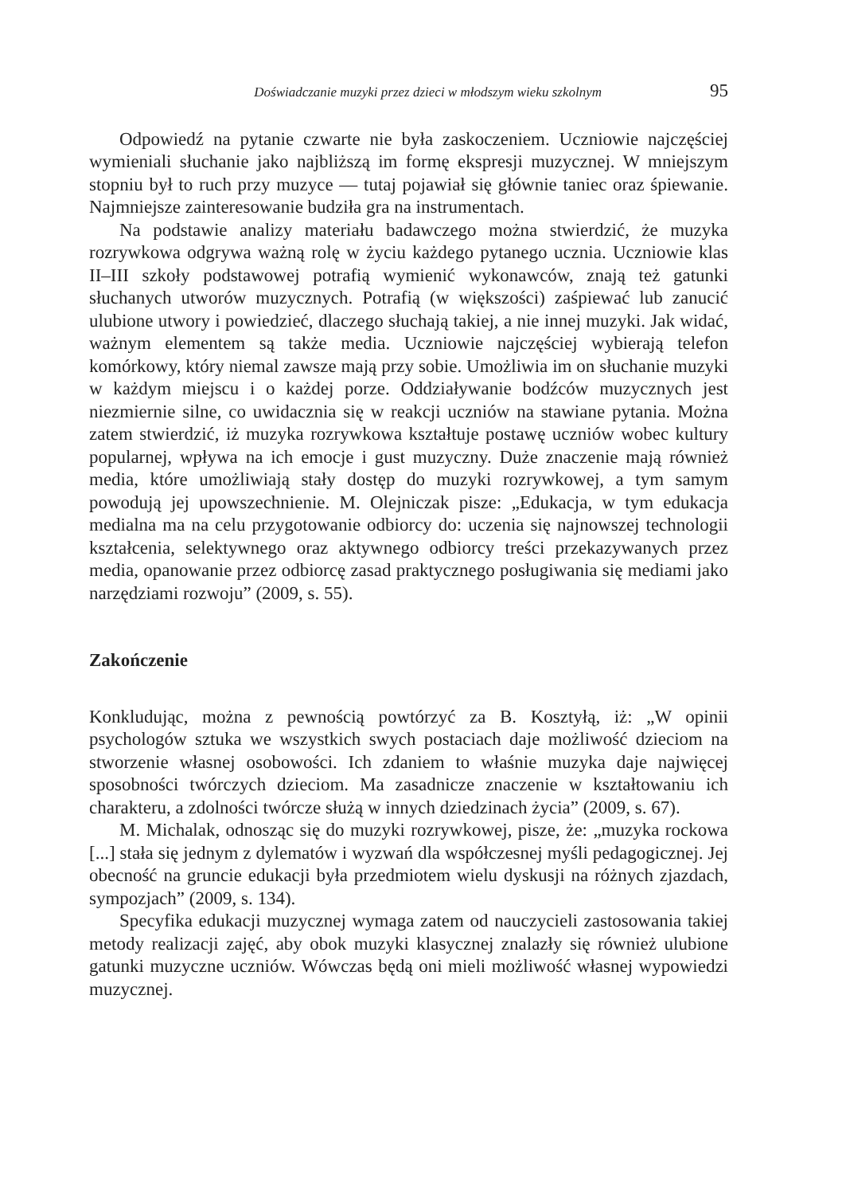Doświadczanie muzyki przez dzieci w młodszym wieku szkolnym 95
Odpowiedź na pytanie czwarte nie była zaskoczeniem. Uczniowie najczęściej wymieniali słuchanie jako najbliższą im formę ekspresji muzycznej. W mniejszym stopniu był to ruch przy muzyce — tutaj pojawiał się głównie taniec oraz śpiewanie. Najmniejsze zainteresowanie budziła gra na instrumentach.
Na podstawie analizy materiału badawczego można stwierdzić, że muzyka rozrywkowa odgrywa ważną rolę w życiu każdego pytanego ucznia. Uczniowie klas II–III szkoły podstawowej potrafią wymienić wykonawców, znają też gatunki słuchanych utworów muzycznych. Potrafią (w większości) zaśpiewać lub zanucić ulubione utwory i powiedzieć, dlaczego słuchają takiej, a nie innej muzyki. Jak widać, ważnym elementem są także media. Uczniowie najczęściej wybierają telefon komórkowy, który niemal zawsze mają przy sobie. Umożliwia im on słuchanie muzyki w każdym miejscu i o każdej porze. Oddziaływanie bodźców muzycznych jest niezmiernie silne, co uwidacznia się w reakcji uczniów na stawiane pytania. Można zatem stwierdzić, iż muzyka rozrywkowa kształtuje postawę uczniów wobec kultury popularnej, wpływa na ich emocje i gust muzyczny. Duże znaczenie mają również media, które umożliwiają stały dostęp do muzyki rozrywkowej, a tym samym powodują jej upowszechnienie. M. Olejniczak pisze: „Edukacja, w tym edukacja medialna ma na celu przygotowanie odbiorcy do: uczenia się najnowszej technologii kształcenia, selektywnego oraz aktywnego odbiorcy treści przekazywanych przez media, opanowanie przez odbiorcę zasad praktycznego posługiwania się mediami jako narzędziami rozwoju” (2009, s. 55).
Zakończenie
Konkludując, można z pewnością powtórzyć za B. Kosztyłą, iż: „W opinii psychologów sztuka we wszystkich swych postaciach daje możliwość dzieciom na stworzenie własnej osobowości. Ich zdaniem to właśnie muzyka daje najwięcej sposobności twórczych dzieciom. Ma zasadnicze znaczenie w kształtowaniu ich charakteru, a zdolności twórcze służą w innych dziedzinach życia” (2009, s. 67).
M. Michalak, odnosząc się do muzyki rozrywkowej, pisze, że: „muzyka rockowa [...] stała się jednym z dylematów i wyzwań dla współczesnej myśli pedagogicznej. Jej obecność na gruncie edukacji była przedmiotem wielu dyskusji na różnych zjazdach, sympozjach” (2009, s. 134).
Specyfika edukacji muzycznej wymaga zatem od nauczycieli zastosowania takiej metody realizacji zajęć, aby obok muzyki klasycznej znalazły się również ulubione gatunki muzyczne uczniów. Wówczas będą oni mieli możliwość własnej wypowiedzi muzycznej.